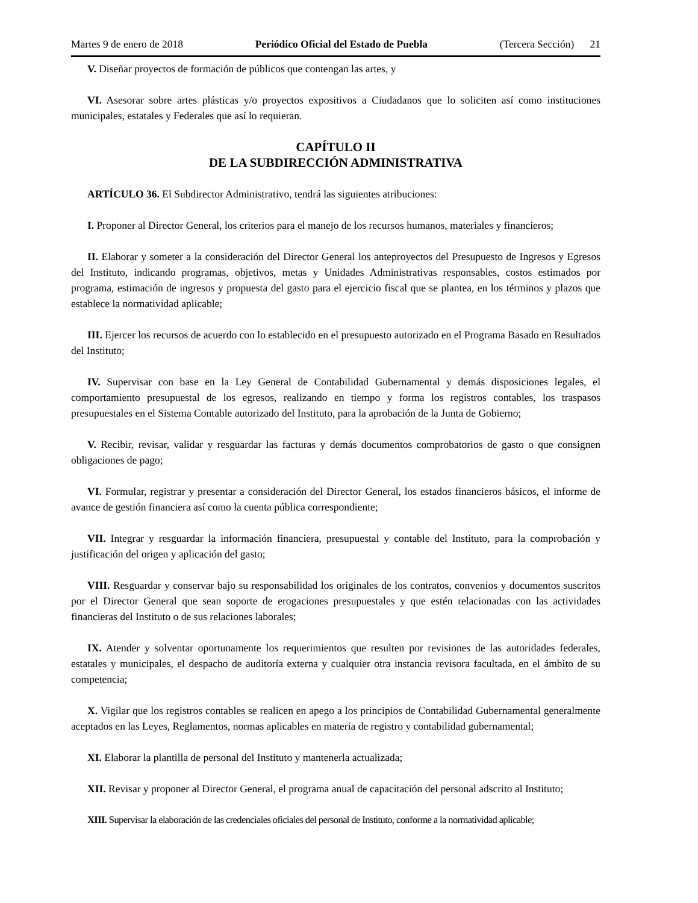Martes 9 de enero de 2018 Periódico Oficial del Estado de Puebla (Tercera Sección) 21
V. Diseñar proyectos de formación de públicos que contengan las artes, y
VI. Asesorar sobre artes plásticas y/o proyectos expositivos a Ciudadanos que lo soliciten así como instituciones municipales, estatales y Federales que así lo requieran.
CAPÍTULO II
DE LA SUBDIRECCIÓN ADMINISTRATIVA
ARTÍCULO 36. El Subdirector Administrativo, tendrá las siguientes atribuciones:
I. Proponer al Director General, los criterios para el manejo de los recursos humanos, materiales y financieros;
II. Elaborar y someter a la consideración del Director General los anteproyectos del Presupuesto de Ingresos y Egresos del Instituto, indicando programas, objetivos, metas y Unidades Administrativas responsables, costos estimados por programa, estimación de ingresos y propuesta del gasto para el ejercicio fiscal que se plantea, en los términos y plazos que establece la normatividad aplicable;
III. Ejercer los recursos de acuerdo con lo establecido en el presupuesto autorizado en el Programa Basado en Resultados del Instituto;
IV. Supervisar con base en la Ley General de Contabilidad Gubernamental y demás disposiciones legales, el comportamiento presupuestal de los egresos, realizando en tiempo y forma los registros contables, los traspasos presupuestales en el Sistema Contable autorizado del Instituto, para la aprobación de la Junta de Gobierno;
V. Recibir, revisar, validar y resguardar las facturas y demás documentos comprobatorios de gasto o que consignen obligaciones de pago;
VI. Formular, registrar y presentar a consideración del Director General, los estados financieros básicos, el informe de avance de gestión financiera así como la cuenta pública correspondiente;
VII. Integrar y resguardar la información financiera, presupuestal y contable del Instituto, para la comprobación y justificación del origen y aplicación del gasto;
VIII. Resguardar y conservar bajo su responsabilidad los originales de los contratos, convenios y documentos suscritos por el Director General que sean soporte de erogaciones presupuestales y que estén relacionadas con las actividades financieras del Instituto o de sus relaciones laborales;
IX. Atender y solventar oportunamente los requerimientos que resulten por revisiones de las autoridades federales, estatales y municipales, el despacho de auditoría externa y cualquier otra instancia revisora facultada, en el ámbito de su competencia;
X. Vigilar que los registros contables se realicen en apego a los principios de Contabilidad Gubernamental generalmente aceptados en las Leyes, Reglamentos, normas aplicables en materia de registro y contabilidad gubernamental;
XI. Elaborar la plantilla de personal del Instituto y mantenerla actualizada;
XII. Revisar y proponer al Director General, el programa anual de capacitación del personal adscrito al Instituto;
XIII. Supervisar la elaboración de las credenciales oficiales del personal de Instituto, conforme a la normatividad aplicable;